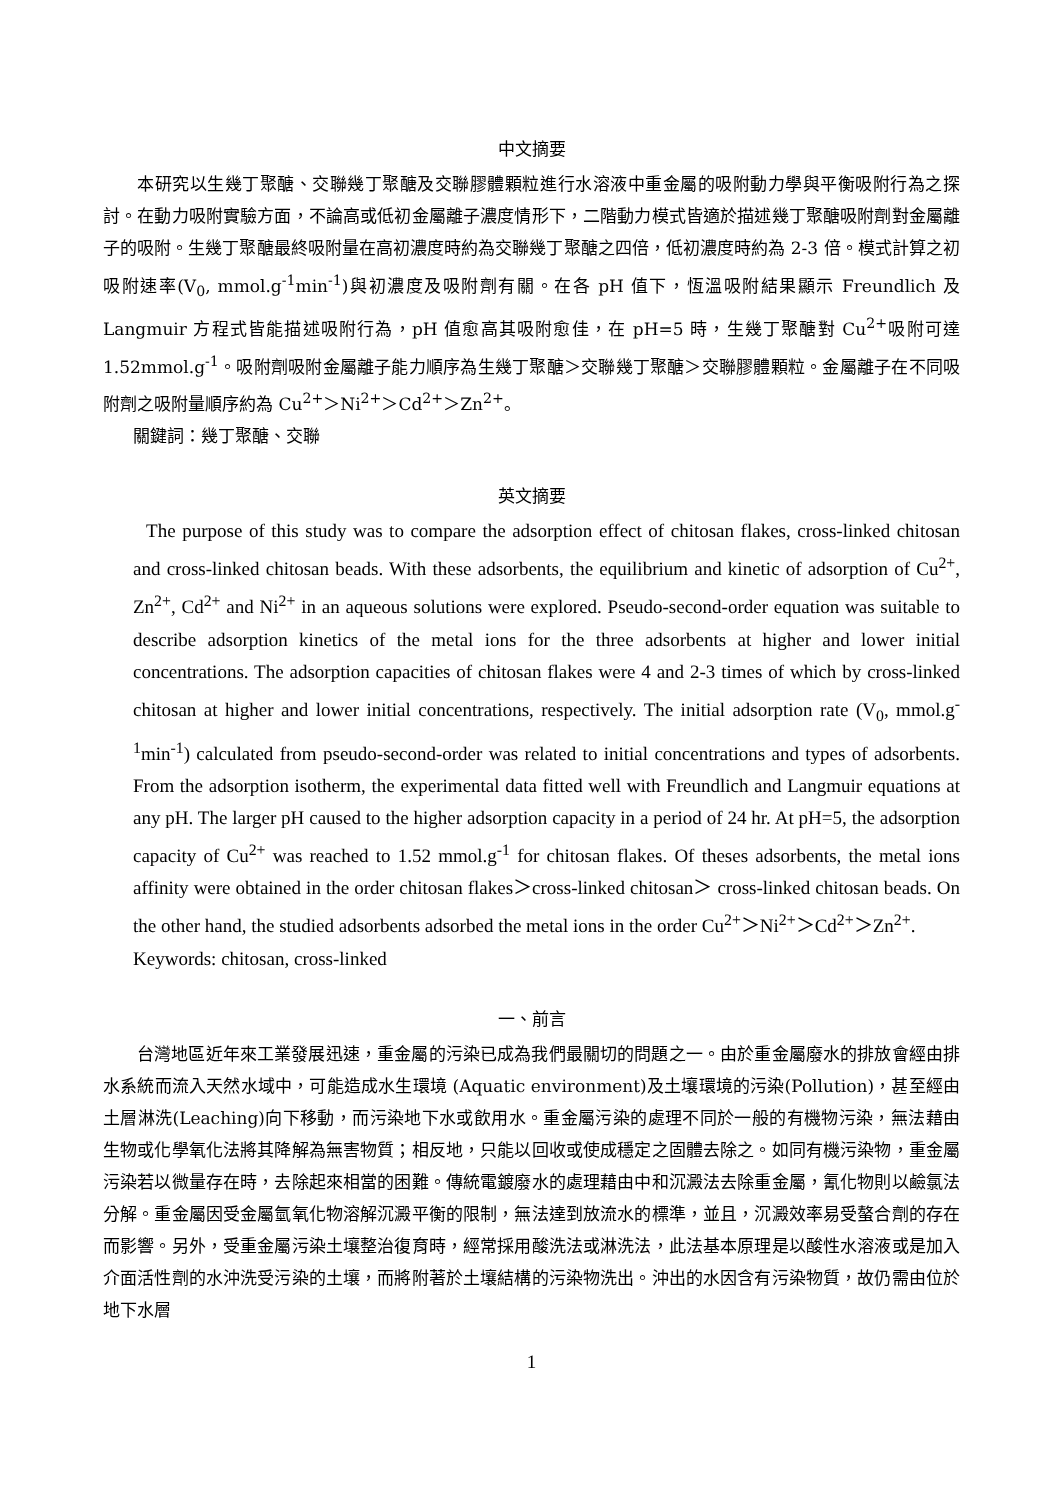中文摘要
本研究以生幾丁聚醣、交聯幾丁聚醣及交聯膠體顆粒進行水溶液中重金屬的吸附動力學與平衡吸附行為之探討。在動力吸附實驗方面，不論高或低初金屬離子濃度情形下，二階動力模式皆適於描述幾丁聚醣吸附劑對金屬離子的吸附。生幾丁聚醣最終吸附量在高初濃度時約為交聯幾丁聚醣之四倍，低初濃度時約為 2-3 倍。模式計算之初吸附速率(V<sub>0</sub>, mmol.g<sup>-1</sup>min<sup>-1</sup>)與初濃度及吸附劑有關。在各 pH 值下，恆溫吸附結果顯示 Freundlich 及 Langmuir 方程式皆能描述吸附行為，pH 值愈高其吸附愈佳，在 pH=5 時，生幾丁聚醣對 Cu<sup>2+</sup>吸附可達1.52mmol.g<sup>-1</sup>。吸附劑吸附金屬離子能力順序為生幾丁聚醣＞交聯幾丁聚醣＞交聯膠體顆粒。金屬離子在不同吸附劑之吸附量順序約為 Cu<sup>2+</sup>＞Ni<sup>2+</sup>＞Cd<sup>2+</sup>＞Zn<sup>2+</sup>。
關鍵詞：幾丁聚醣、交聯
英文摘要
The purpose of this study was to compare the adsorption effect of chitosan flakes, cross-linked chitosan and cross-linked chitosan beads. With these adsorbents, the equilibrium and kinetic of adsorption of Cu<sup>2+</sup>, Zn<sup>2+</sup>, Cd<sup>2+</sup> and Ni<sup>2+</sup> in an aqueous solutions were explored. Pseudo-second-order equation was suitable to describe adsorption kinetics of the metal ions for the three adsorbents at higher and lower initial concentrations. The adsorption capacities of chitosan flakes were 4 and 2-3 times of which by cross-linked chitosan at higher and lower initial concentrations, respectively. The initial adsorption rate (V<sub>0</sub>, mmol.g<sup>-1</sup>min<sup>-1</sup>) calculated from pseudo-second-order was related to initial concentrations and types of adsorbents. From the adsorption isotherm, the experimental data fitted well with Freundlich and Langmuir equations at any pH. The larger pH caused to the higher adsorption capacity in a period of 24 hr. At pH=5, the adsorption capacity of Cu<sup>2+</sup> was reached to 1.52 mmol.g<sup>-1</sup> for chitosan flakes. Of theses adsorbents, the metal ions affinity were obtained in the order chitosan flakes＞cross-linked chitosan＞ cross-linked chitosan beads. On the other hand, the studied adsorbents adsorbed the metal ions in the order Cu<sup>2+</sup>＞Ni<sup>2+</sup>＞Cd<sup>2+</sup>＞Zn<sup>2+</sup>.
Keywords: chitosan, cross-linked
一、前言
台灣地區近年來工業發展迅速，重金屬的污染已成為我們最關切的問題之一。由於重金屬廢水的排放會經由排水系統而流入天然水域中，可能造成水生環境 (Aquatic environment)及土壤環境的污染(Pollution)，甚至經由土層淋洗(Leaching)向下移動，而污染地下水或飲用水。重金屬污染的處理不同於一般的有機物污染，無法藉由生物或化學氧化法將其降解為無害物質；相反地，只能以回收或使成穩定之固體去除之。如同有機污染物，重金屬污染若以微量存在時，去除起來相當的困難。傳統電鍍廢水的處理藉由中和沉澱法去除重金屬，氰化物則以鹼氯法分解。重金屬因受金屬氫氧化物溶解沉澱平衡的限制，無法達到放流水的標準，並且，沉澱效率易受螯合劑的存在而影響。另外，受重金屬污染土壤整治復育時，經常採用酸洗法或淋洗法，此法基本原理是以酸性水溶液或是加入介面活性劑的水沖洗受污染的土壤，而將附著於土壤結構的污染物洗出。沖出的水因含有污染物質，故仍需由位於地下水層
1